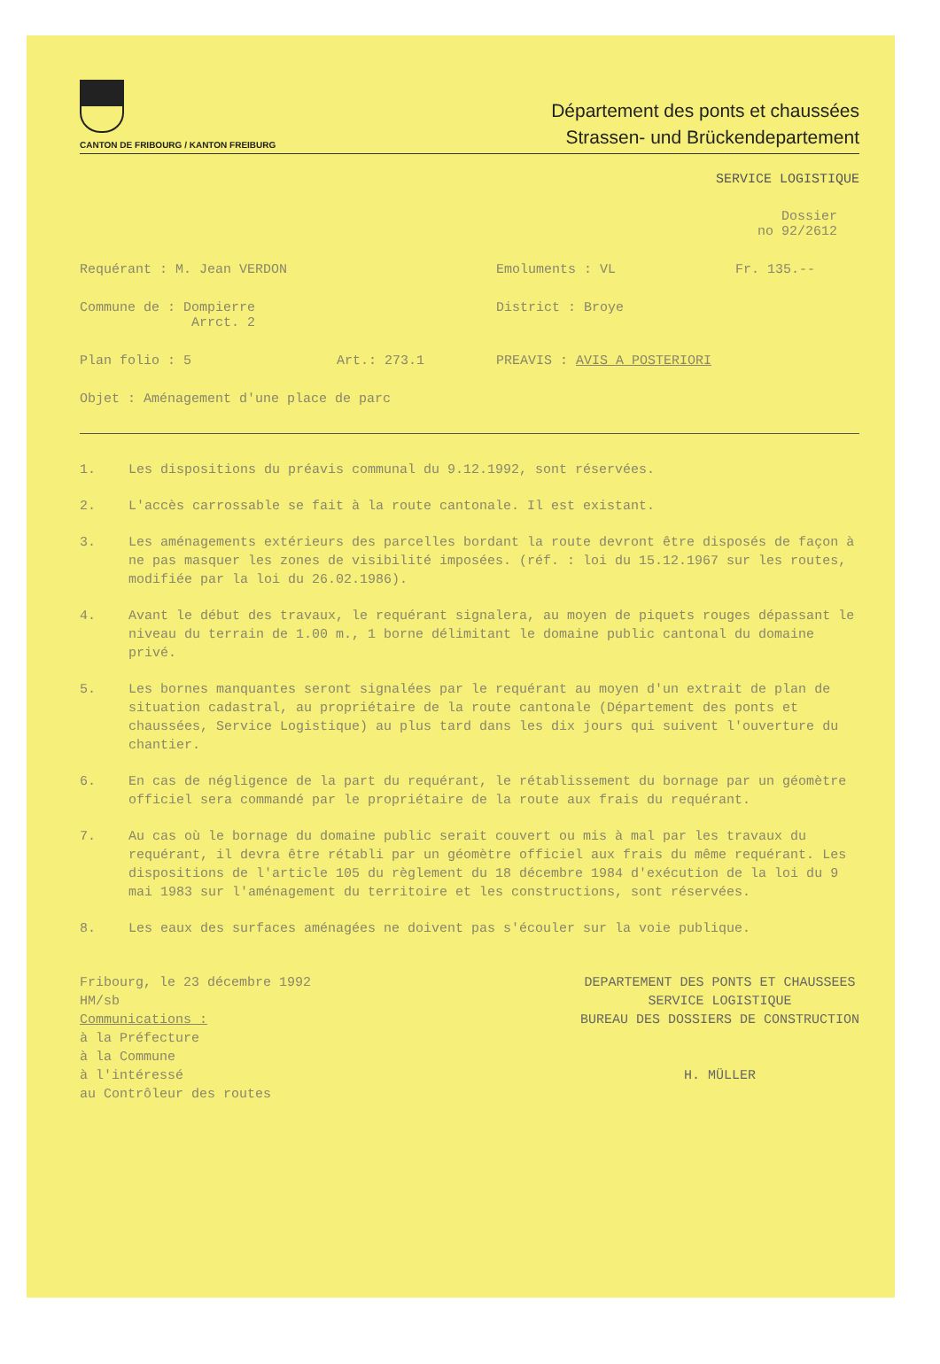CANTON DE FRIBOURG / KANTON FREIBURG
Département des ponts et chaussées
Strassen- und Brückendepartement
SERVICE LOGISTIQUE
Dossier
no 92/2612
Requérant : M. Jean VERDON Emoluments : VL Fr. 135.--
Commune de : Dompierre
Arrct. 2
District : Broye
Plan folio : 5 Art.: 273.1 PREAVIS : AVIS A POSTERIORI
Objet : Aménagement d'une place de parc
1. Les dispositions du préavis communal du 9.12.1992, sont réservées.
2. L'accès carrossable se fait à la route cantonale. Il est existant.
3. Les aménagements extérieurs des parcelles bordant la route devront être disposés de façon à ne pas masquer les zones de visibilité imposées. (réf. : loi du 15.12.1967 sur les routes, modifiée par la loi du 26.02.1986).
4. Avant le début des travaux, le requérant signalera, au moyen de piquets rouges dépassant le niveau du terrain de 1.00 m., 1 borne délimitant le domaine public cantonal du domaine privé.
5. Les bornes manquantes seront signalées par le requérant au moyen d'un extrait de plan de situation cadastral, au propriétaire de la route cantonale (Département des ponts et chaussées, Service Logistique) au plus tard dans les dix jours qui suivent l'ouverture du chantier.
6. En cas de négligence de la part du requérant, le rétablissement du bornage par un géomètre officiel sera commandé par le propriétaire de la route aux frais du requérant.
7. Au cas où le bornage du domaine public serait couvert ou mis à mal par les travaux du requérant, il devra être rétabli par un géomètre officiel aux frais du même requérant. Les dispositions de l'article 105 du règlement du 18 décembre 1984 d'exécution de la loi du 9 mai 1983 sur l'aménagement du territoire et les constructions, sont réservées.
8. Les eaux des surfaces aménagées ne doivent pas s'écouler sur la voie publique.
Fribourg, le 23 décembre 1992
HM/sb
Communications :
à la Préfecture
à la Commune
à l'intéressé
au Contrôleur des routes
DEPARTEMENT DES PONTS ET CHAUSSEES
SERVICE LOGISTIQUE
BUREAU DES DOSSIERS DE CONSTRUCTION
H. MÜLLER